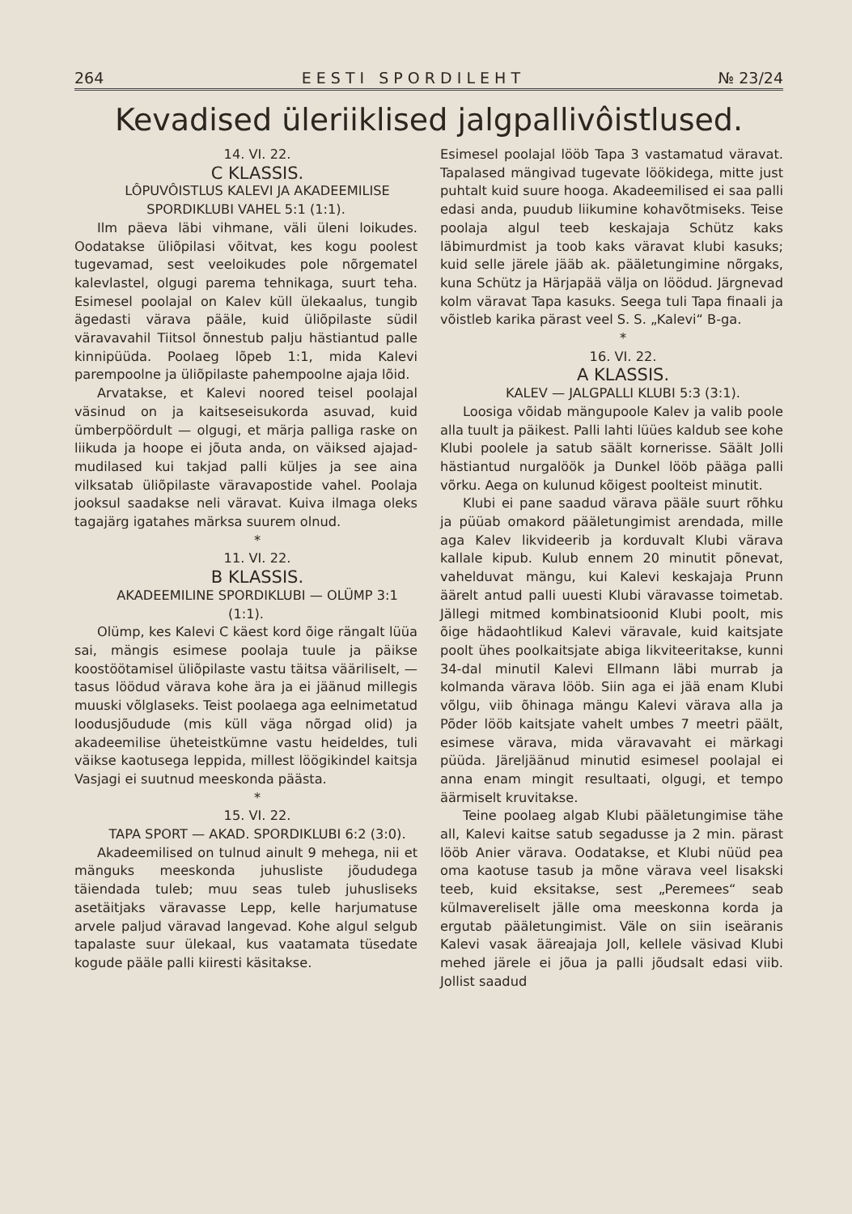264 E E S T I S P O R D I L E H T № 23/24
Kevadised üleriiklised jalgpallivôistlused.
14. VI. 22.
C KLASSIS.
LÔPUVÔISTLUS KALEVI JA AKADEEMILISE SPORDIKLUBI VAHEL 5:1 (1:1).
Ilm päeva läbi vihmane, väli üleni loikudes. Oodatakse üliõpilasi võitvat, kes kogu poolest tugevamad, sest veeloikudes pole nõrgematel kalevlastel, olgugi parema tehnikaga, suurt teha. Esimesel poolajal on Kalev küll ülekaalus, tungib ägedasti värava pääle, kuid üliõpilaste südil väravavahil Tiitsol õnnestub palju hästiantud palle kinnipüüda. Poolaeg lõpeb 1:1, mida Kalevi parempoolne ja üliõpilaste pahempoolne ajaja lõid.
Arvatakse, et Kalevi noored teisel poolajal väsinud on ja kaitseseisukorda asuvad, kuid ümberpöördult — olgugi, et märja palliga raske on liikuda ja hoope ei jõuta anda, on väiksed ajajad-mudilased kui takjad palli küljes ja see aina vilksatab üliõpilaste väravapostide vahel. Poolaja jooksul saadakse neli väravat. Kuiva ilmaga oleks tagajärg igatahes märksa suurem olnud.
*
11. VI. 22.
B KLASSIS.
AKADEEMILINE SPORDIKLUBI — OLÜMP 3:1 (1:1).
Olümp, kes Kalevi C käest kord õige rängalt lüüa sai, mängis esimese poolaja tuule ja päikse koostöötamisel üliõpilaste vastu täitsa vääriliselt, — tasus löödud värava kohe ära ja ei jäänud millegis muuski võlglaseks. Teist poolaega aga eelnimetatud loodusjõudude (mis küll väga nõrgad olid) ja akadeemilise üheteistkümne vastu heideldes, tuli väikse kaotusega leppida, millest löögikindel kaitsja Vasjagi ei suutnud meeskonda päästa.
*
15. VI. 22.
TAPA SPORT — AKAD. SPORDIKLUBI 6:2 (3:0).
Akadeemilised on tulnud ainult 9 mehega, nii et mänguks meeskonda juhusliste jõududega täiendada tuleb; muu seas tuleb juhusliseks asetäitjaks väravasse Lepp, kelle harjumatuse arvele paljud väravad langevad. Kohe algul selgub tapalaste suur ülekaal, kus vaatamata tüsedate kogude pääle palli kiiresti käsitakse.
Esimesel poolajal lööb Tapa 3 vastamatud väravat. Tapalased mängivad tugevate löökidega, mitte just puhtalt kuid suure hooga. Akadeemilised ei saa palli edasi anda, puudub liikumine kohavõtmiseks. Teise poolaja algul teeb keskajaja Schütz kaks läbimurdmist ja toob kaks väravat klubi kasuks; kuid selle järele jääb ak. pääletungimine nõrgaks, kuna Schütz ja Härjapää välja on löödud. Järgnevad kolm väravat Tapa kasuks. Seega tuli Tapa finaali ja võistleb karika pärast veel S. S. „Kalevi“ B-ga.
*
16. VI. 22.
A KLASSIS.
KALEV — JALGPALLI KLUBI 5:3 (3:1).
Loosiga võidab mängupoole Kalev ja valib poole alla tuult ja päikest. Palli lahti lüües kaldub see kohe Klubi poolele ja satub säält kornerisse. Säält Jolli hästiantud nurgalöök ja Dunkel lööb päägа palli võrku. Aega on kulunud kõigest poolteist minutit.
Klubi ei pane saadud värava pääle suurt rõhku ja püüab omakord pääletungimist arendada, mille aga Kalev likvideerib ja korduvalt Klubi värava kallale kipub. Kulub ennem 20 minutit põnevat, vahelduvat mängu, kui Kalevi keskajaja Prunn äärelt antud palli uuesti Klubi väravasse toimetab. Jällegi mitmed kombinatsioonid Klubi poolt, mis õige hädaohtlikud Kalevi väravale, kuid kaitsjate poolt ühes poolkaitsjate abiga likviteeritakse, kunni 34-dal minutil Kalevi Ellmann läbi murrab ja kolmanda värava lööb. Siin aga ei jää enam Klubi võlgu, viib õhinaga mängu Kalevi värava alla ja Põder lööb kaitsjate vahelt umbes 7 meetri päält, esimese värava, mida väravavaht ei märkagi püüda. Järeljäänud minutid esimesel poolajal ei anna enam mingit resultaati, olgugi, et tempo äärmiselt kruvitakse.
Teine poolaeg algab Klubi pääletungimise tähe all, Kalevi kaitse satub segadusse ja 2 min. pärast lööb Anier värava. Oodatakse, et Klubi nüüd pea oma kaotuse tasub ja mõne värava veel lisakski teeb, kuid eksitakse, sest „Peremees“ seab külmavereliselt jälle oma meeskonna korda ja ergutab pääletungimist. Väle on siin iseäranis Kalevi vasak ääreajaja Joll, kellele väsivad Klubi mehed järele ei jõua ja palli jõudsalt edasi viib. Jollist saadud